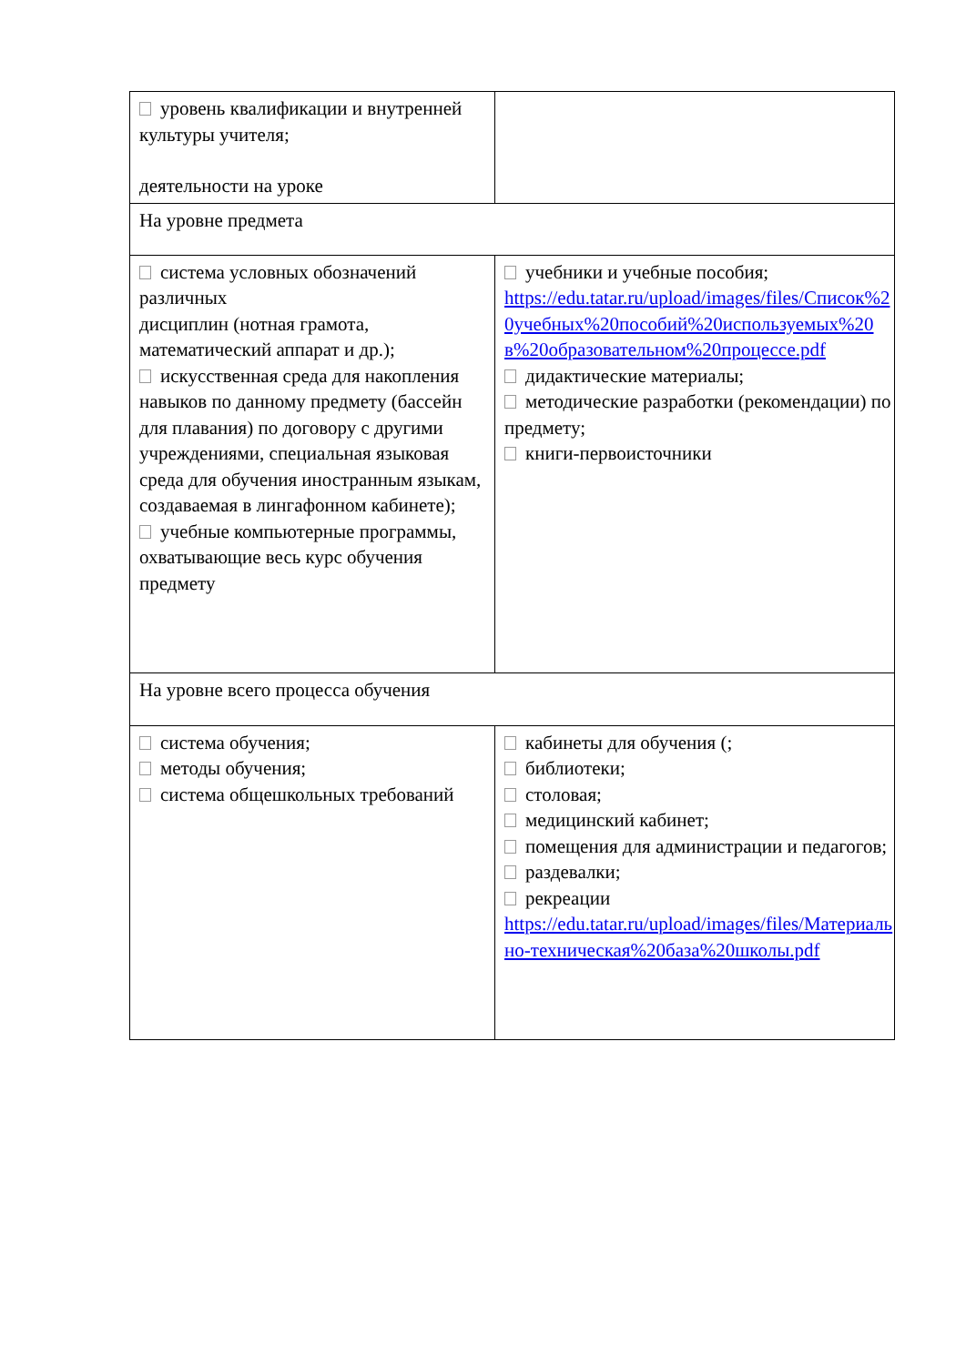| уровень квалификации и внутренней культуры учителя; деятельности на уроке | |
| На уровне предмета | |
| система условных обозначений различных дисциплин (нотная грамота, математический аппарат и др.); искусственная среда для накопления навыков по данному предмету (бассейн для плавания) по договору с другими учреждениями, специальная языковая среда для обучения иностранным языкам, создаваемая в лингафонном кабинете); учебные компьютерные программы, охватывающие весь курс обучения предмету | учебники и учебные пособия; https://edu.tatar.ru/upload/images/files/Список%20учебных%20пособий%20используемых%20в%20образовательном%20процессе.pdf дидактические материалы; методические разработки (рекомендации) по предмету; книги-первоисточники |
| На уровне всего процесса обучения | |
| система обучения; методы обучения; система общешкольных требований | кабинеты для обучения (; библиотеки; столовая; медицинский кабинет; помещения для администрации и педагогов; раздевалки; рекреации https://edu.tatar.ru/upload/images/files/Материально-техническая%20база%20школы.pdf |